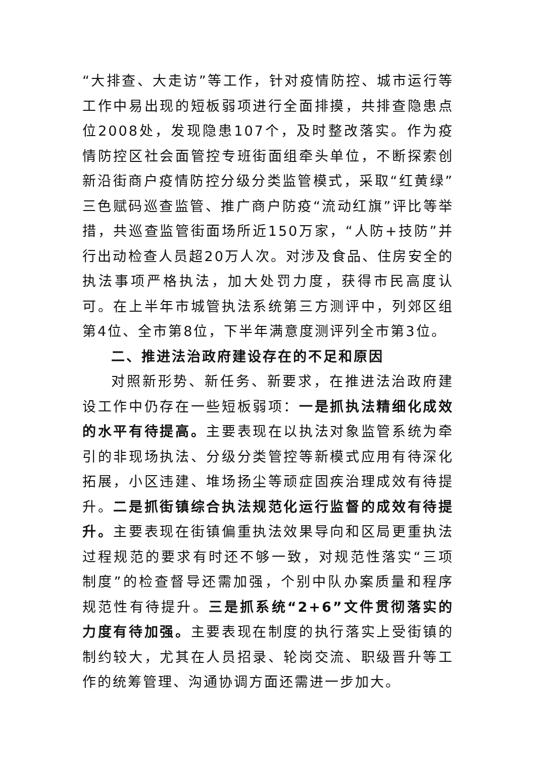“大排查、大走访”等工作，针对疫情防控、城市运行等工作中易出现的短板弱项进行全面排摸，共排查隐患点位2008处，发现隐患107个，及时整改落实。作为疫情防控区社会面管控专班街面组牵头单位，不断探索创新沿街商户疫情防控分级分类监管模式，采取“红黄绿”三色赋码巡查监管、推广商户防疫“流动红旗”评比等举措，共巡查监管街面场所近150万家，“人防+技防”并行出动检查人员超20万人次。对涉及食品、住房安全的执法事项严格执法，加大处罚力度，获得市民高度认可。在上半年市城管执法系统第三方测评中，列郊区组第4位、全市第8位，下半年满意度测评列全市第3位。
二、推进法治政府建设存在的不足和原因
对照新形势、新任务、新要求，在推进法治政府建设工作中仍存在一些短板弱项：一是抓执法精细化成效的水平有待提高。主要表现在以执法对象监管系统为牵引的非现场执法、分级分类管控等新模式应用有待深化拓展，小区违建、堆场扬尘等顽症固疾治理成效有待提升。二是抓街镇综合执法规范化运行监督的成效有待提升。主要表现在街镇偏重执法效果导向和区局更重执法过程规范的要求有时还不够一致，对规范性落实“三项制度”的检查督导还需加强，个别中队办案质量和程序规范性有待提升。三是抓系统“2+6”文件贯彻落实的力度有待加强。主要表现在制度的执行落实上受街镇的制约较大，尤其在人员招录、轮岗交流、职级晋升等工作的统筹管理、沟通协调方面还需进一步加大。